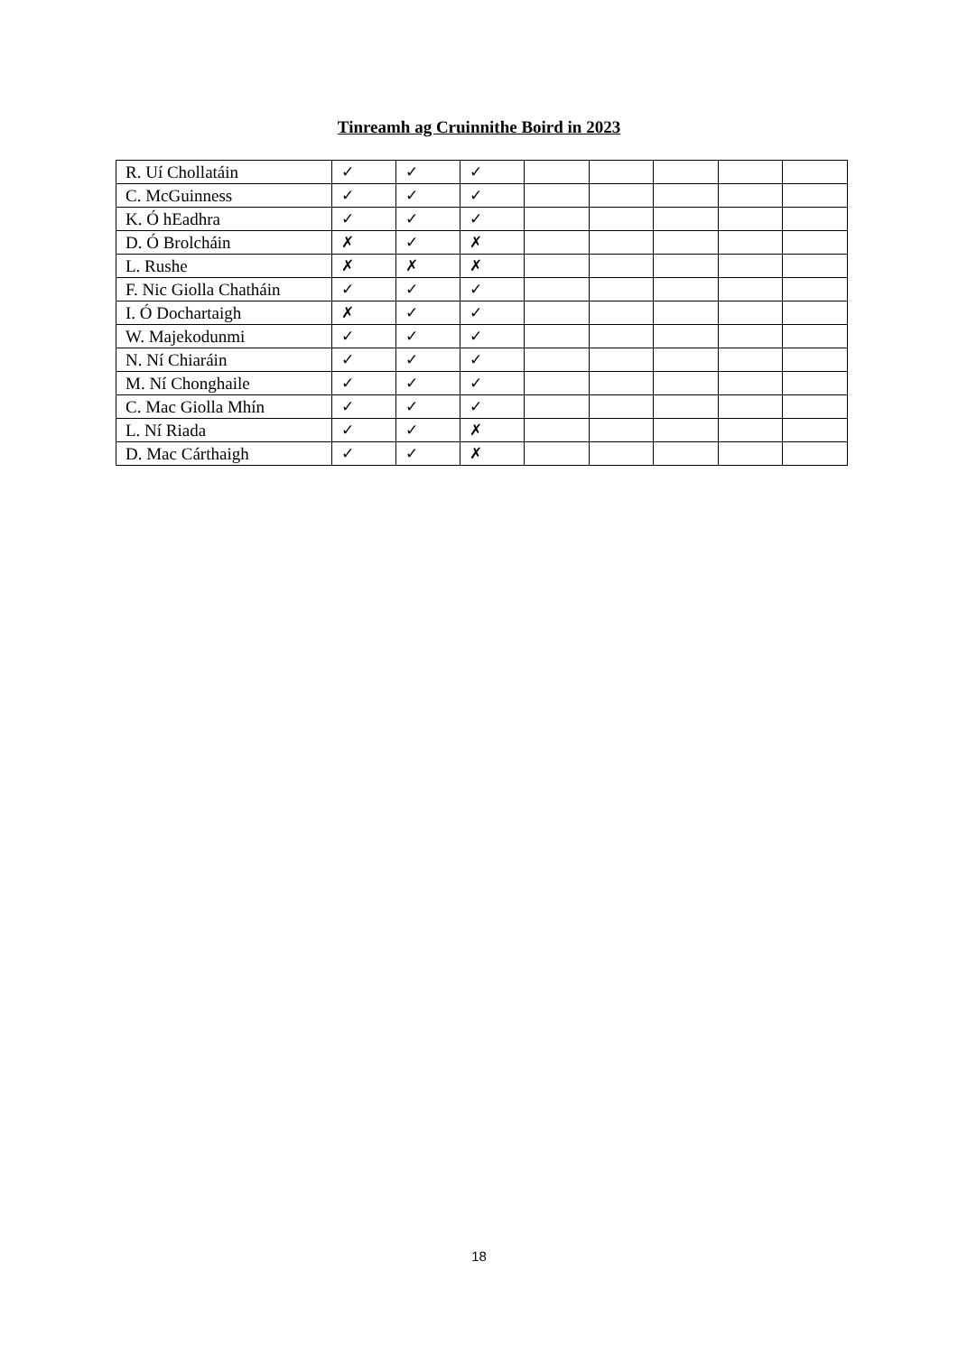Tinreamh ag Cruinnithe Boird in 2023
| R. Uí Chollatáin | ✓ | ✓ | ✓ | | | | | |
| C. McGuinness | ✓ | ✓ | ✓ | | | | | |
| K. Ó hEadhra | ✓ | ✓ | ✓ | | | | | |
| D. Ó Brolcháin | ✗ | ✓ | ✗ | | | | | |
| L. Rushe | ✗ | ✗ | ✗ | | | | | |
| F. Nic Giolla Chatháin | ✓ | ✓ | ✓ | | | | | |
| I. Ó Dochartaigh | ✗ | ✓ | ✓ | | | | | |
| W. Majekodunmi | ✓ | ✓ | ✓ | | | | | |
| N. Ní Chiaráin | ✓ | ✓ | ✓ | | | | | |
| M. Ní Chonghaile | ✓ | ✓ | ✓ | | | | | |
| C. Mac Giolla Mhín | ✓ | ✓ | ✓ | | | | | |
| L. Ní Riada | ✓ | ✓ | ✗ | | | | | |
| D. Mac Cárthaigh | ✓ | ✓ | ✗ | | | | | |
18